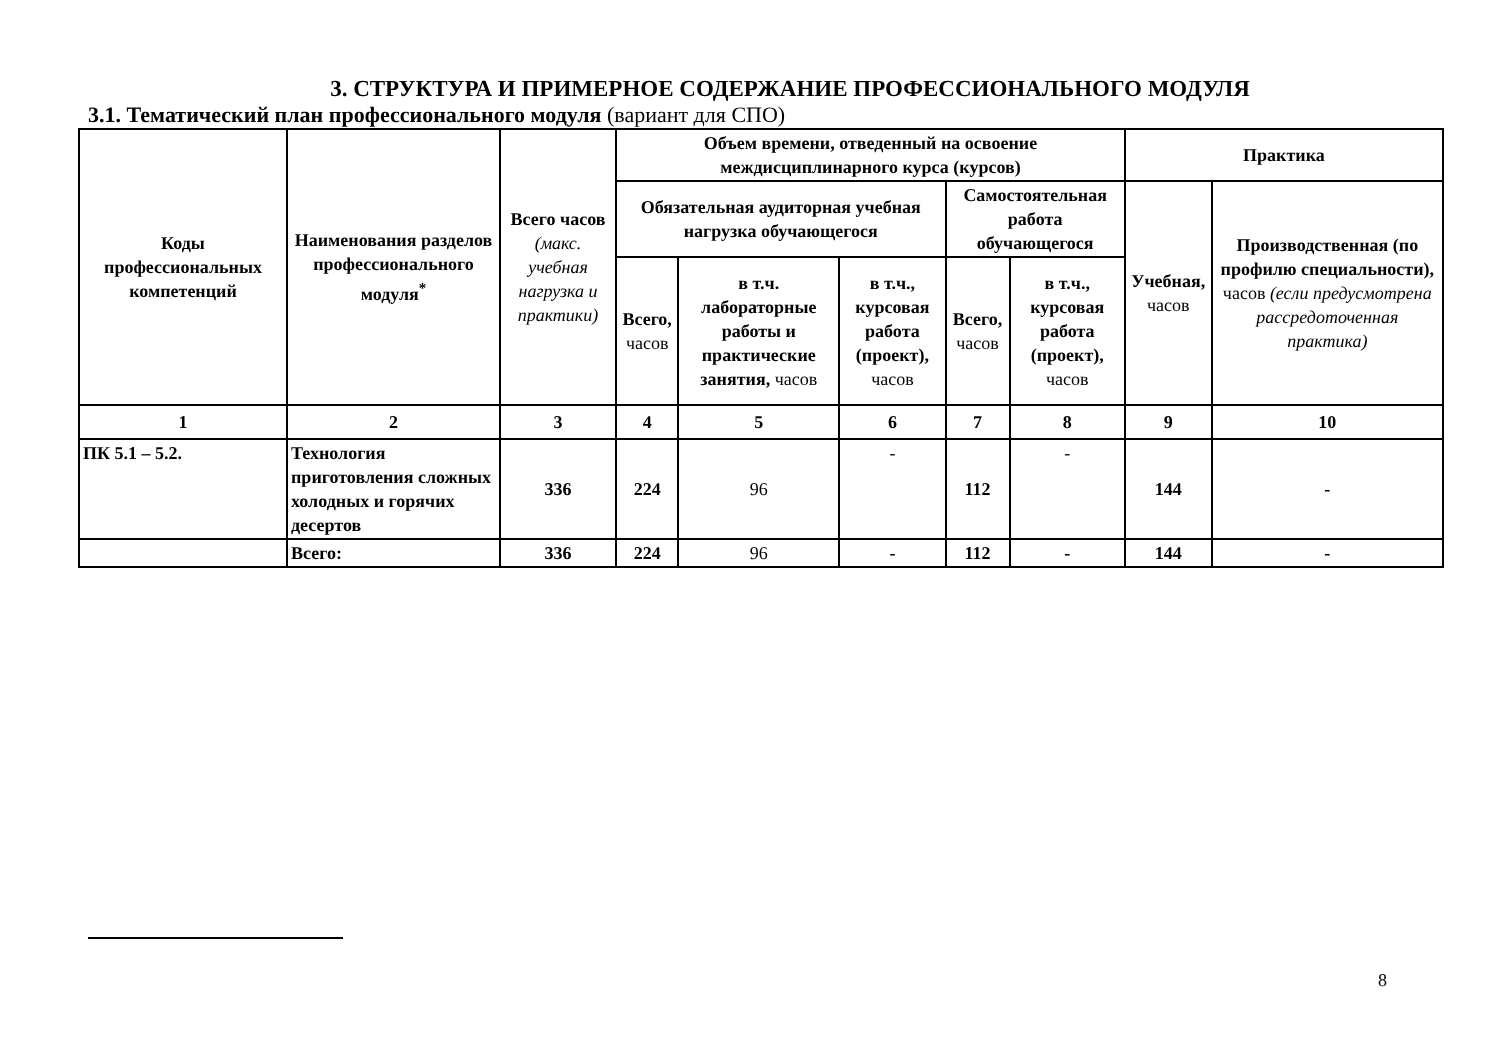3. СТРУКТУРА И ПРИМЕРНОЕ СОДЕРЖАНИЕ ПРОФЕССИОНАЛЬНОГО МОДУЛЯ
3.1. Тематический план профессионального модуля (вариант для СПО)
| Коды профессиональных компетенций | Наименования разделов профессионального модуля<sup>*</sup> | Всего часов (макс. учебная нагрузка и практики) | Объем времени, отведенный на освоение междисциплинарного курса (курсов) | | | | | Практика | |
| --- | --- | --- | --- | --- | --- | --- | --- | --- | --- |
| | | | Обязательная аудиторная учебная нагрузка обучающегося | | | Самостоятельная работа обучающегося | | Учебная, часов | Производственная (по профилю специальности), часов (если предусмотрена рассредоточенная практика) |
| | | | Всего, часов | в т.ч. лабораторные работы и практические занятия, часов | в т.ч., курсовая работа (проект), часов | Всего, часов | в т.ч., курсовая работа (проект), часов | | |
| 1 | 2 | 3 | 4 | 5 | 6 | 7 | 8 | 9 | 10 |
| ПК 5.1 – 5.2. | Технология приготовления сложных холодных и горячих десертов | 336 | 224 | 96 | - | 112 | - | 144 | - |
| | Всего: | 336 | 224 | 96 | - | 112 | - | 144 | - |
8